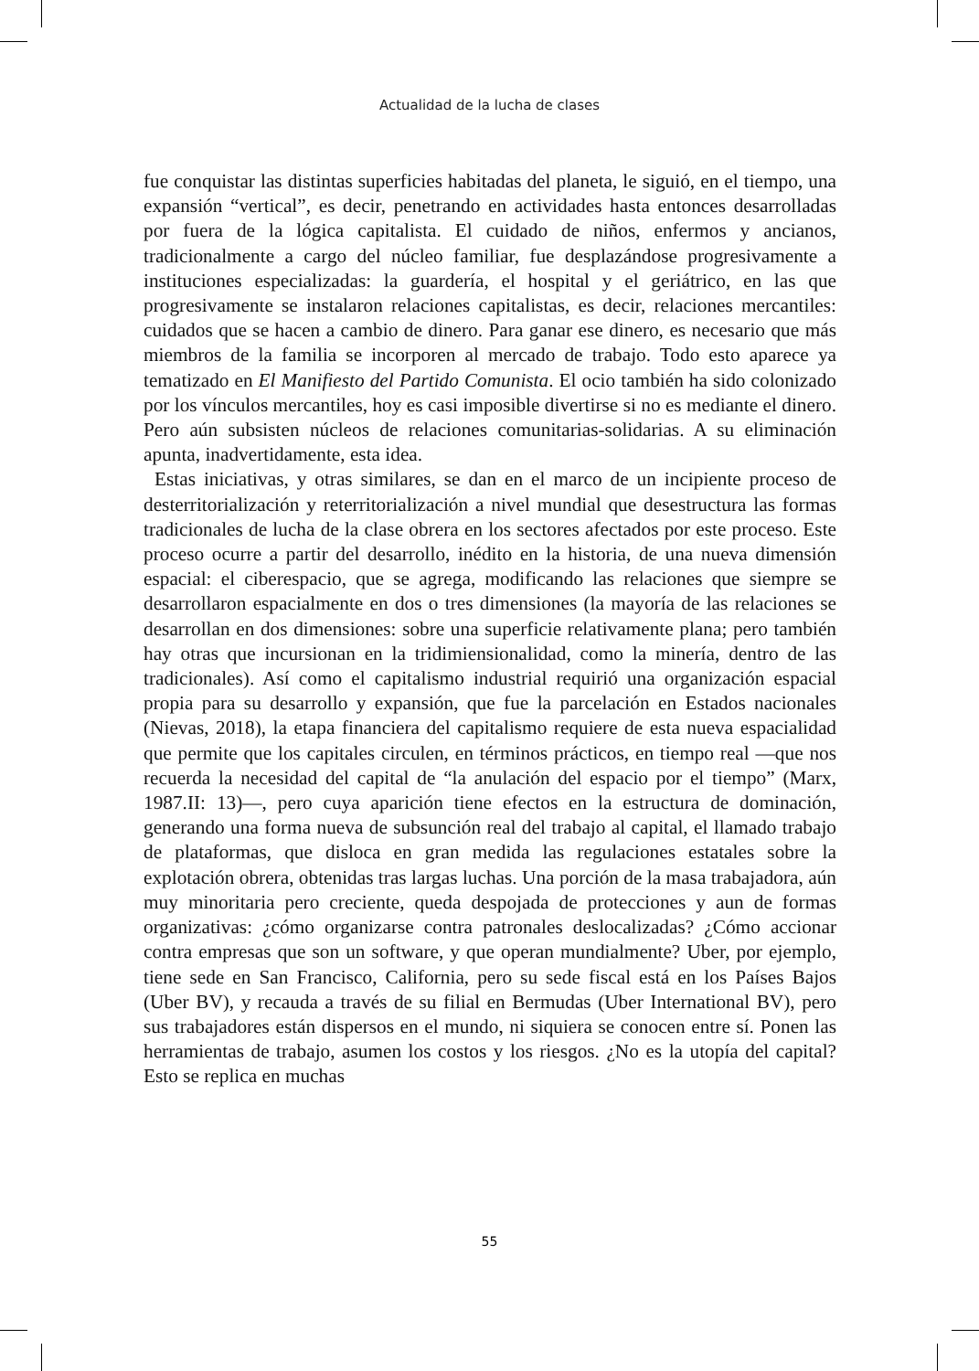Actualidad de la lucha de clases
fue conquistar las distintas superficies habitadas del planeta, le siguió, en el tiempo, una expansión “vertical”, es decir, penetrando en actividades hasta entonces desarrolladas por fuera de la lógica capitalista. El cuidado de niños, enfermos y ancianos, tradicionalmente a cargo del núcleo familiar, fue desplazándose progresivamente a instituciones especializadas: la guardería, el hospital y el geriátrico, en las que progresivamente se instalaron relaciones capitalistas, es decir, relaciones mercantiles: cuidados que se hacen a cambio de dinero. Para ganar ese dinero, es necesario que más miembros de la familia se incorporen al mercado de trabajo. Todo esto aparece ya tematizado en El Manifiesto del Partido Comunista. El ocio también ha sido colonizado por los vínculos mercantiles, hoy es casi imposible divertirse si no es mediante el dinero. Pero aún subsisten núcleos de relaciones comunitarias-solidarias. A su eliminación apunta, inadvertidamente, esta idea.
Estas iniciativas, y otras similares, se dan en el marco de un incipiente proceso de desterritorialización y reterritorialización a nivel mundial que desestructura las formas tradicionales de lucha de la clase obrera en los sectores afectados por este proceso. Este proceso ocurre a partir del desarrollo, inédito en la historia, de una nueva dimensión espacial: el ciberespacio, que se agrega, modificando las relaciones que siempre se desarrollaron espacialmente en dos o tres dimensiones (la mayoría de las relaciones se desarrollan en dos dimensiones: sobre una superficie relativamente plana; pero también hay otras que incursionan en la tridimiensionalidad, como la minería, dentro de las tradicionales). Así como el capitalismo industrial requirió una organización espacial propia para su desarrollo y expansión, que fue la parcelación en Estados nacionales (Nievas, 2018), la etapa financiera del capitalismo requiere de esta nueva espacialidad que permite que los capitales circulen, en términos prácticos, en tiempo real —que nos recuerda la necesidad del capital de “la anulación del espacio por el tiempo” (Marx, 1987.II: 13)—, pero cuya aparición tiene efectos en la estructura de dominación, generando una forma nueva de subsunción real del trabajo al capital, el llamado trabajo de plataformas, que disloca en gran medida las regulaciones estatales sobre la explotación obrera, obtenidas tras largas luchas. Una porción de la masa trabajadora, aún muy minoritaria pero creciente, queda despojada de protecciones y aun de formas organizativas: ¿cómo organizarse contra patronales deslocalizadas? ¿Cómo accionar contra empresas que son un software, y que operan mundialmente? Uber, por ejemplo, tiene sede en San Francisco, California, pero su sede fiscal está en los Países Bajos (Uber BV), y recauda a través de su filial en Bermudas (Uber International BV), pero sus trabajadores están dispersos en el mundo, ni siquiera se conocen entre sí. Ponen las herramientas de trabajo, asumen los costos y los riesgos. ¿No es la utopía del capital? Esto se replica en muchas
55